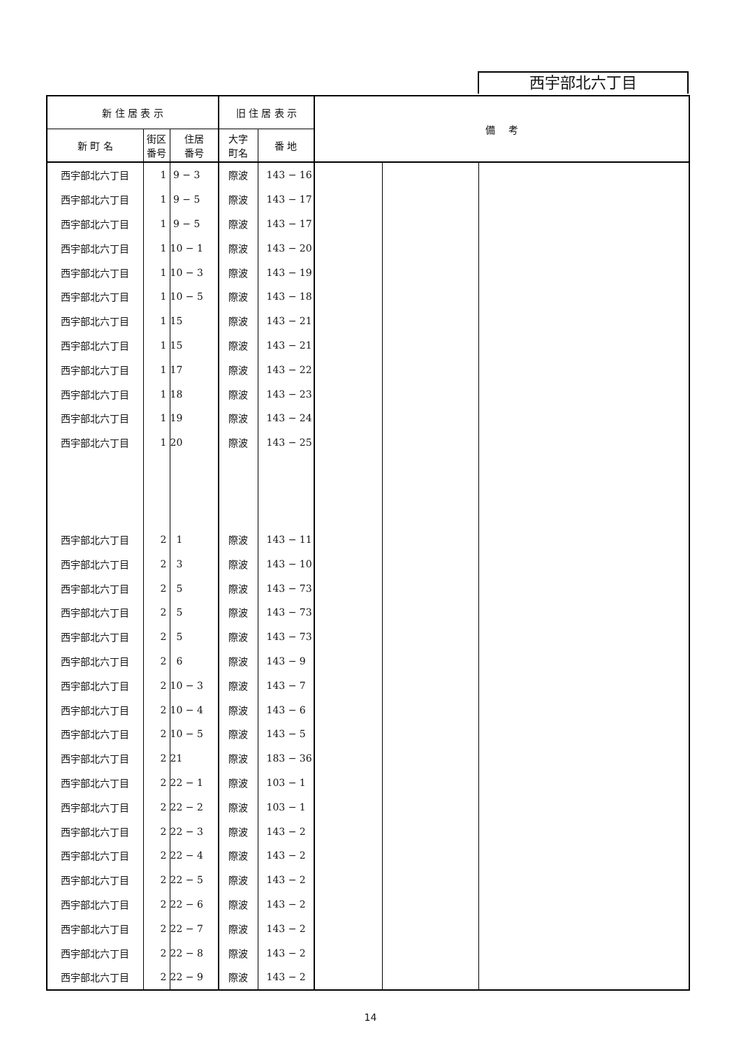西宇部北六丁目
| 新 住 居 表 示 | | | 旧 住 居 表 示 | | 備 考 | | |
| --- | --- | --- | --- | --- | --- | --- | --- |
| 新 町 名 | 街区 番号 | 住居 番号 | 大字 町名 | 番 地 | | | |
| 西宇部北六丁目 | 1 | 9 − 3 | 際波 | 143 − 16 | | | |
| 西宇部北六丁目 | 1 | 9 − 5 | 際波 | 143 − 17 | | | |
| 西宇部北六丁目 | 1 | 9 − 5 | 際波 | 143 − 17 | | | |
| 西宇部北六丁目 | 1 | 10 − 1 | 際波 | 143 − 20 | | | |
| 西宇部北六丁目 | 1 | 10 − 3 | 際波 | 143 − 19 | | | |
| 西宇部北六丁目 | 1 | 10 − 5 | 際波 | 143 − 18 | | | |
| 西宇部北六丁目 | 1 | 15 | 際波 | 143 − 21 | | | |
| 西宇部北六丁目 | 1 | 15 | 際波 | 143 − 21 | | | |
| 西宇部北六丁目 | 1 | 17 | 際波 | 143 − 22 | | | |
| 西宇部北六丁目 | 1 | 18 | 際波 | 143 − 23 | | | |
| 西宇部北六丁目 | 1 | 19 | 際波 | 143 − 24 | | | |
| 西宇部北六丁目 | 1 | 20 | 際波 | 143 − 25 | | | |
| 西宇部北六丁目 | 2 | 1 | 際波 | 143 − 11 | | | |
| 西宇部北六丁目 | 2 | 3 | 際波 | 143 − 10 | | | |
| 西宇部北六丁目 | 2 | 5 | 際波 | 143 − 73 | | | |
| 西宇部北六丁目 | 2 | 5 | 際波 | 143 − 73 | | | |
| 西宇部北六丁目 | 2 | 5 | 際波 | 143 − 73 | | | |
| 西宇部北六丁目 | 2 | 6 | 際波 | 143 − 9 | | | |
| 西宇部北六丁目 | 2 | 10 − 3 | 際波 | 143 − 7 | | | |
| 西宇部北六丁目 | 2 | 10 − 4 | 際波 | 143 − 6 | | | |
| 西宇部北六丁目 | 2 | 10 − 5 | 際波 | 143 − 5 | | | |
| 西宇部北六丁目 | 2 | 21 | 際波 | 183 − 36 | | | |
| 西宇部北六丁目 | 2 | 22 − 1 | 際波 | 103 − 1 | | | |
| 西宇部北六丁目 | 2 | 22 − 2 | 際波 | 103 − 1 | | | |
| 西宇部北六丁目 | 2 | 22 − 3 | 際波 | 143 − 2 | | | |
| 西宇部北六丁目 | 2 | 22 − 4 | 際波 | 143 − 2 | | | |
| 西宇部北六丁目 | 2 | 22 − 5 | 際波 | 143 − 2 | | | |
| 西宇部北六丁目 | 2 | 22 − 6 | 際波 | 143 − 2 | | | |
| 西宇部北六丁目 | 2 | 22 − 7 | 際波 | 143 − 2 | | | |
| 西宇部北六丁目 | 2 | 22 − 8 | 際波 | 143 − 2 | | | |
| 西宇部北六丁目 | 2 | 22 − 9 | 際波 | 143 − 2 | | | |
14